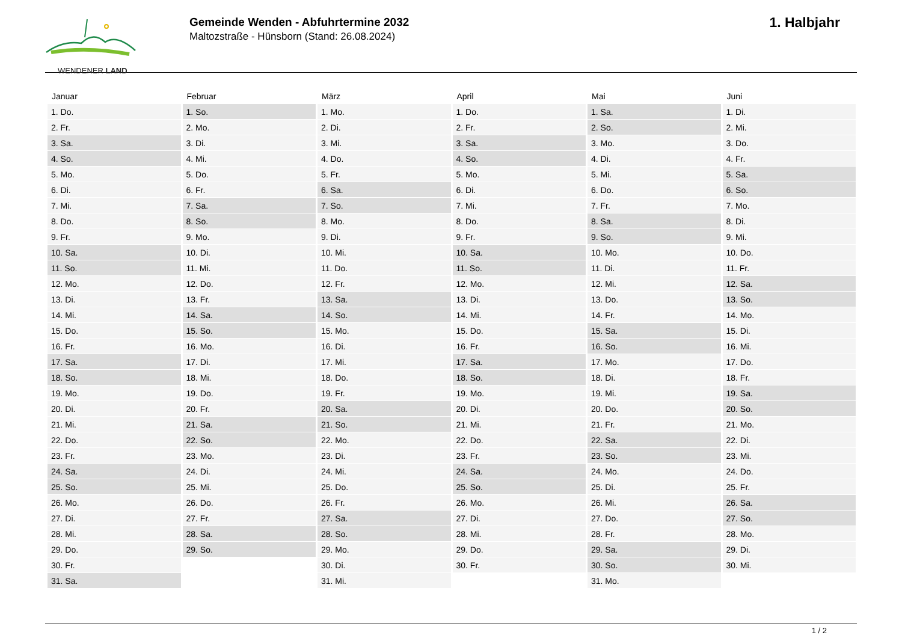WENDENER LAND
Gemeinde Wenden - Abfuhrtermine 2032
Maltozstraße - Hünsborn (Stand: 26.08.2024)
1. Halbjahr
| Januar | Februar | März | April | Mai | Juni |
| --- | --- | --- | --- | --- | --- |
| 1. Do. | 1. So. | 1. Mo. | 1. Do. | 1. Sa. | 1. Di. |
| 2. Fr. | 2. Mo. | 2. Di. | 2. Fr. | 2. So. | 2. Mi. |
| 3. Sa. | 3. Di. | 3. Mi. | 3. Sa. | 3. Mo. | 3. Do. |
| 4. So. | 4. Mi. | 4. Do. | 4. So. | 4. Di. | 4. Fr. |
| 5. Mo. | 5. Do. | 5. Fr. | 5. Mo. | 5. Mi. | 5. Sa. |
| 6. Di. | 6. Fr. | 6. Sa. | 6. Di. | 6. Do. | 6. So. |
| 7. Mi. | 7. Sa. | 7. So. | 7. Mi. | 7. Fr. | 7. Mo. |
| 8. Do. | 8. So. | 8. Mo. | 8. Do. | 8. Sa. | 8. Di. |
| 9. Fr. | 9. Mo. | 9. Di. | 9. Fr. | 9. So. | 9. Mi. |
| 10. Sa. | 10. Di. | 10. Mi. | 10. Sa. | 10. Mo. | 10. Do. |
| 11. So. | 11. Mi. | 11. Do. | 11. So. | 11. Di. | 11. Fr. |
| 12. Mo. | 12. Do. | 12. Fr. | 12. Mo. | 12. Mi. | 12. Sa. |
| 13. Di. | 13. Fr. | 13. Sa. | 13. Di. | 13. Do. | 13. So. |
| 14. Mi. | 14. Sa. | 14. So. | 14. Mi. | 14. Fr. | 14. Mo. |
| 15. Do. | 15. So. | 15. Mo. | 15. Do. | 15. Sa. | 15. Di. |
| 16. Fr. | 16. Mo. | 16. Di. | 16. Fr. | 16. So. | 16. Mi. |
| 17. Sa. | 17. Di. | 17. Mi. | 17. Sa. | 17. Mo. | 17. Do. |
| 18. So. | 18. Mi. | 18. Do. | 18. So. | 18. Di. | 18. Fr. |
| 19. Mo. | 19. Do. | 19. Fr. | 19. Mo. | 19. Mi. | 19. Sa. |
| 20. Di. | 20. Fr. | 20. Sa. | 20. Di. | 20. Do. | 20. So. |
| 21. Mi. | 21. Sa. | 21. So. | 21. Mi. | 21. Fr. | 21. Mo. |
| 22. Do. | 22. So. | 22. Mo. | 22. Do. | 22. Sa. | 22. Di. |
| 23. Fr. | 23. Mo. | 23. Di. | 23. Fr. | 23. So. | 23. Mi. |
| 24. Sa. | 24. Di. | 24. Mi. | 24. Sa. | 24. Mo. | 24. Do. |
| 25. So. | 25. Mi. | 25. Do. | 25. So. | 25. Di. | 25. Fr. |
| 26. Mo. | 26. Do. | 26. Fr. | 26. Mo. | 26. Mi. | 26. Sa. |
| 27. Di. | 27. Fr. | 27. Sa. | 27. Di. | 27. Do. | 27. So. |
| 28. Mi. | 28. Sa. | 28. So. | 28. Mi. | 28. Fr. | 28. Mo. |
| 29. Do. | 29. So. | 29. Mo. | 29. Do. | 29. Sa. | 29. Di. |
| 30. Fr. | | 30. Di. | 30. Fr. | 30. So. | 30. Mi. |
| 31. Sa. | | 31. Mi. | | 31. Mo. | |
1 / 2